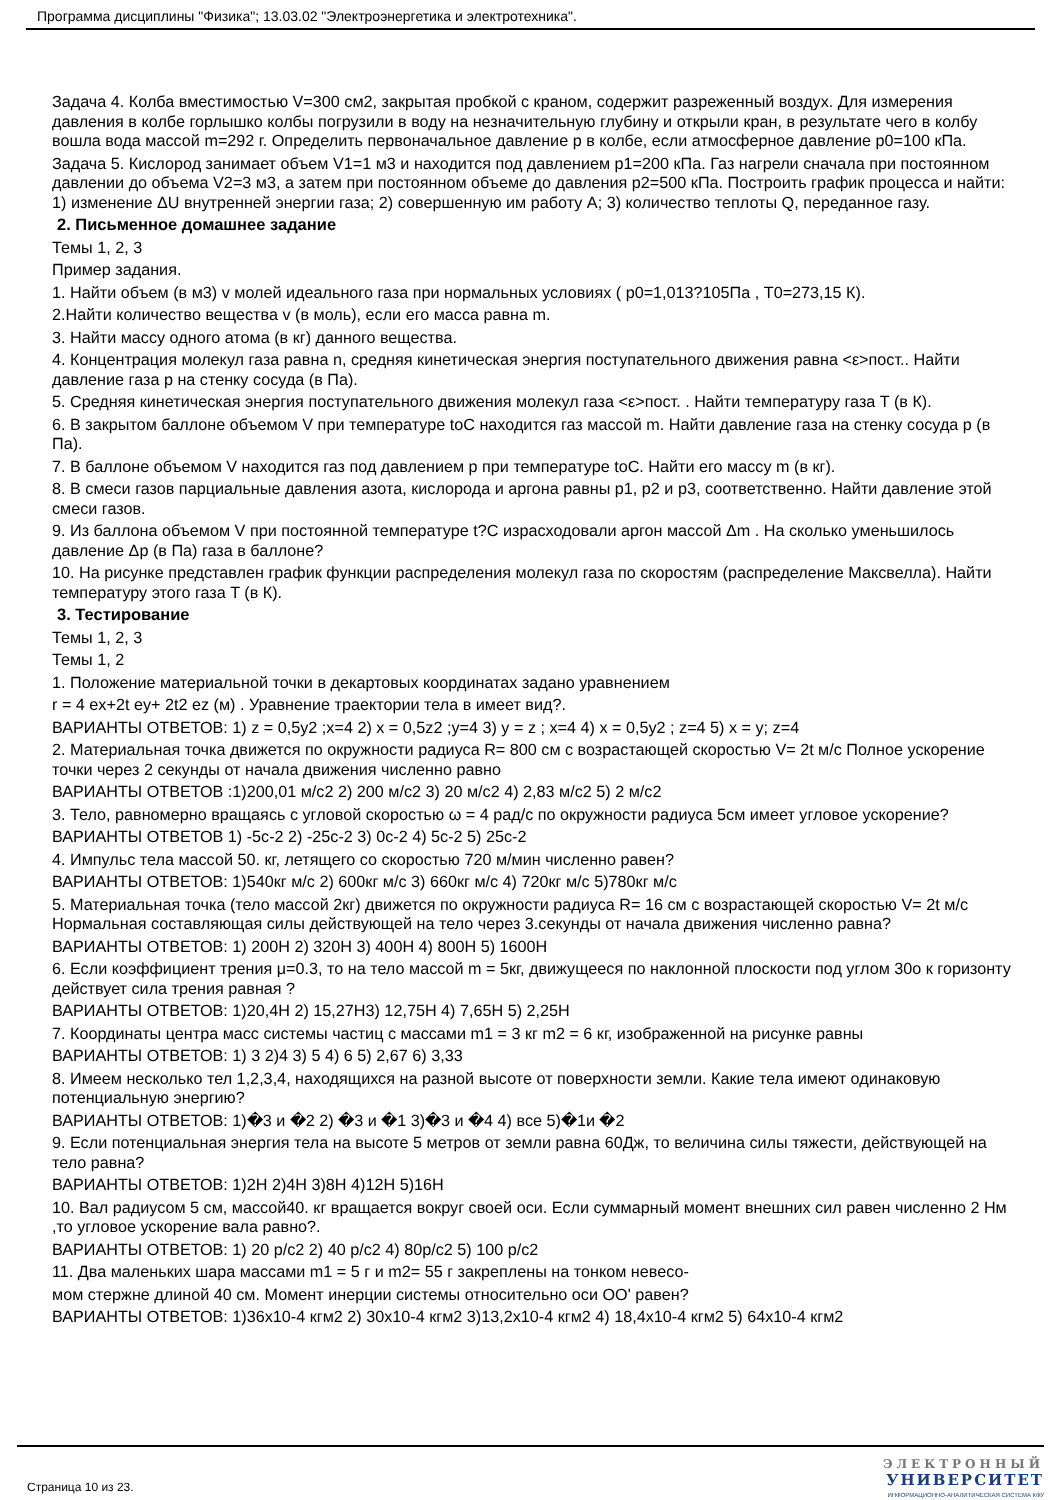Программа дисциплины "Физика"; 13.03.02 "Электроэнергетика и электротехника".
Задача 4. Колба вместимостью V=300 см2, закрытая пробкой с краном, содержит разреженный воздух. Для измерения давления в колбе горлышко колбы погрузили в воду на незначительную глубину и открыли кран, в результате чего в колбу вошла вода массой m=292 г. Определить первоначальное давление p в колбе, если атмосферное давление p0=100 кПа.
Задача 5. Кислород занимает объем V1=1 м3 и находится под давлением p1=200 кПа. Газ нагрели сначала при постоянном давлении до объема V2=3 м3, а затем при постоянном объеме до давления p2=500 кПа. Построить график процесса и найти: 1) изменение ΔU внутренней энергии газа; 2) совершенную им работу A; 3) количество теплоты Q, переданное газу.
2. Письменное домашнее задание
Темы 1, 2, 3
Пример задания.
1. Найти объем (в м3) v молей идеального газа при нормальных условиях ( p0=1,013?105Па , T0=273,15 К).
2.Найти количество вещества v (в моль), если его масса равна m.
3. Найти массу одного атома (в кг) данного вещества.
4. Концентрация молекул газа равна n, средняя кинетическая энергия поступательного движения равна <ε>пост.. Найти давление газа p на стенку сосуда (в Па).
5. Средняя кинетическая энергия поступательного движения молекул газа <ε>пост. . Найти температуру газа T (в К).
6. В закрытом баллоне объемом V при температуре toC находится газ массой m. Найти давление газа на стенку сосуда p (в Па).
7. В баллоне объемом V находится газ под давлением p при температуре toC. Найти его массу m (в кг).
8. В смеси газов парциальные давления азота, кислорода и аргона равны p1, p2 и p3, соответственно. Найти давление этой смеси газов.
9. Из баллона объемом V при постоянной температуре t?C израсходовали аргон массой Δm . На сколько уменьшилось давление Δp (в Па) газа в баллоне?
10. На рисунке представлен график функции распределения молекул газа по скоростям (распределение Максвелла). Найти температуру этого газа T (в К).
3. Тестирование
Темы 1, 2, 3
Темы 1, 2
1. Положение материальной точки в декартовых координатах задано уравнением
r = 4 ex+2t ey+ 2t2 ez (м) . Уравнение траектории тела в имеет вид?.
ВАРИАНТЫ ОТВЕТОВ: 1) z = 0,5y2 ;x=4 2) x = 0,5z2 ;y=4 3) y = z ; x=4 4) x = 0,5y2 ; z=4 5) x = y; z=4
2. Материальная точка движется по окружности радиуса R= 800 см с возрастающей скоростью V= 2t м/с Полное ускорение точки через 2 секунды от начала движения численно равно
ВАРИАНТЫ ОТВЕТОВ :1)200,01 м/с2 2) 200 м/с2 3) 20 м/с2 4) 2,83 м/с2 5) 2 м/с2
3. Тело, равномерно вращаясь с угловой скоростью ω = 4 рад/с по окружности радиуса 5см имеет угловое ускорение?
ВАРИАНТЫ ОТВЕТОВ 1) -5c-2 2) -25c-2 3) 0c-2 4) 5c-2 5) 25c-2
4. Импульс тела массой 50. кг, летящего со скоростью 720 м/мин численно равен?
ВАРИАНТЫ ОТВЕТОВ: 1)540кг м/с 2) 600кг м/с 3) 660кг м/с 4) 720кг м/с 5)780кг м/с
5. Материальная точка (тело массой 2кг) движется по окружности радиуса R= 16 см с возрастающей скоростью V= 2t м/с Нормальная составляющая силы действующей на тело через 3.секунды от начала движения численно равна?
ВАРИАНТЫ ОТВЕТОВ: 1) 200Н 2) 320Н 3) 400Н 4) 800Н 5) 1600Н
6. Если коэффициент трения μ=0.3, то на тело массой m = 5кг, движущееся по наклонной плоскости под углом 30о к горизонту действует сила трения равная ?
ВАРИАНТЫ ОТВЕТОВ: 1)20,4Н 2) 15,27Н3) 12,75Н 4) 7,65Н 5) 2,25Н
7. Координаты центра масс системы частиц с массами m1 = 3 кг m2 = 6 кг, изображенной на рисунке равны
ВАРИАНТЫ ОТВЕТОВ: 1) 3 2)4 3) 5 4) 6 5) 2,67 6) 3,33
8. Имеем несколько тел 1,2,3,4, находящихся на разной высоте от поверхности земли. Какие тела имеют одинаковую потенциальную энергию?
ВАРИАНТЫ ОТВЕТОВ: 1)�3 и �2 2) �3 и �1 3)�3 и �4 4) все 5)�1и �2
9. Если потенциальная энергия тела на высоте 5 метров от земли равна 60Дж, то величина силы тяжести, действующей на тело равна?
ВАРИАНТЫ ОТВЕТОВ: 1)2Н 2)4Н 3)8Н 4)12Н 5)16Н
10. Вал радиусом 5 см, массой40. кг вращается вокруг своей оси. Если суммарный момент внешних сил равен численно 2 Нм ,то угловое ускорение вала равно?.
ВАРИАНТЫ ОТВЕТОВ: 1) 20 р/с2 2) 40 р/с2 4) 80р/с2 5) 100 р/с2
11. Два маленьких шара массами m1 = 5 г и m2= 55 г закреплены на тонком невесо-
мом стержне длиной 40 см. Момент инерции системы относительно оси ОО' равен?
ВАРИАНТЫ ОТВЕТОВ: 1)36x10-4 кгм2 2) 30x10-4 кгм2 3)13,2x10-4 кгм2 4) 18,4x10-4 кгм2 5) 64x10-4 кгм2
Страница 10 из 23.
ЭЛЕКТРОННЫЙ
УНИВЕРСИТЕТ
ИНФОРМАЦИОННО-АНАЛИТИЧЕСКАЯ СИСТЕМА КФУ